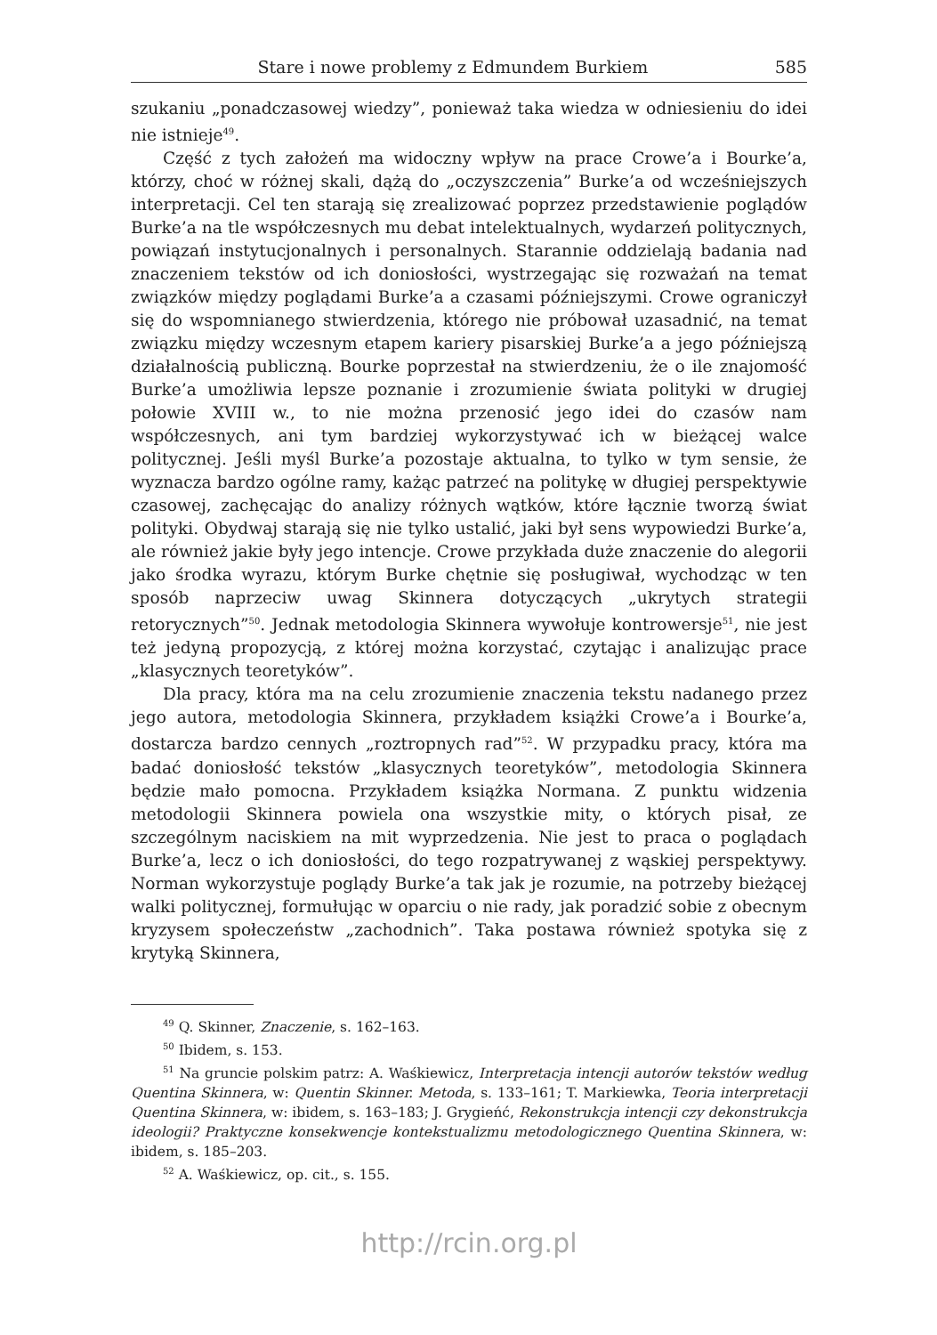Stare i nowe problemy z Edmundem Burkiem 585
szukaniu „ponadczasowej wiedzy”, ponieważ taka wiedza w odniesieniu do idei nie istnieje<sup>49</sup>.
Część z tych założeń ma widoczny wpływ na prace Crowe’a i Bourke’a, którzy, choć w różnej skali, dążą do „oczyszczenia” Burke’a od wcześniejszych interpretacji. Cel ten starają się zrealizować poprzez przedstawienie poglądów Burke’a na tle współczesnych mu debat intelektualnych, wydarzeń politycznych, powiązań instytucjonalnych i personalnych. Starannie oddzielają badania nad znaczeniem tekstów od ich doniosłości, wystrzegając się rozważań na temat związków między poglądami Burke’a a czasami późniejszymi. Crowe ograniczył się do wspomnianego stwierdzenia, którego nie próbował uzasadnić, na temat związku między wczesnym etapem kariery pisarskiej Burke’a a jego późniejszą działalnością publiczną. Bourke poprzestał na stwierdzeniu, że o ile znajomość Burke’a umożliwia lepsze poznanie i zrozumienie świata polityki w drugiej połowie XVIII w., to nie można przenosić jego idei do czasów nam współczesnych, ani tym bardziej wykorzystywać ich w bieżącej walce politycznej. Jeśli myśl Burke’a pozostaje aktualna, to tylko w tym sensie, że wyznacza bardzo ogólne ramy, każąc patrzeć na politykę w długiej perspektywie czasowej, zachęcając do analizy różnych wątków, które łącznie tworzą świat polityki. Obydwaj starają się nie tylko ustalić, jaki był sens wypowiedzi Burke’a, ale również jakie były jego intencje. Crowe przykłada duże znaczenie do alegorii jako środka wyrazu, którym Burke chętnie się posługiwał, wychodząc w ten sposób naprzeciw uwag Skinnera dotyczących „ukrytych strategii retorycznych”<sup>50</sup>. Jednak metodologia Skinnera wywołuje kontrowersje<sup>51</sup>, nie jest też jedyną propozycją, z której można korzystać, czytając i analizując prace „klasycznych teoretyków”.
Dla pracy, która ma na celu zrozumienie znaczenia tekstu nadanego przez jego autora, metodologia Skinnera, przykładem książki Crowe’a i Bourke’a, dostarcza bardzo cennych „roztropnych rad”<sup>52</sup>. W przypadku pracy, która ma badać doniosłość tekstów „klasycznych teoretyków”, metodologia Skinnera będzie mało pomocna. Przykładem książka Normana. Z punktu widzenia metodologii Skinnera powiela ona wszystkie mity, o których pisał, ze szczególnym naciskiem na mit wyprzedzenia. Nie jest to praca o poglądach Burke’a, lecz o ich doniosłości, do tego rozpatrywanej z wąskiej perspektywy. Norman wykorzystuje poglądy Burke’a tak jak je rozumie, na potrzeby bieżącej walki politycznej, formułując w oparciu o nie rady, jak poradzić sobie z obecnym kryzysem społeczeństw „zachodnich”. Taka postawa również spotyka się z krytyką Skinnera,
<sup>49</sup> Q. Skinner, Znaczenie, s. 162–163.
<sup>50</sup> Ibidem, s. 153.
<sup>51</sup> Na gruncie polskim patrz: A. Waśkiewicz, Interpretacja intencji autorów tekstów według Quentina Skinnera, w: Quentin Skinner. Metoda, s. 133–161; T. Markiewka, Teoria interpretacji Quentina Skinnera, w: ibidem, s. 163–183; J. Grygieńć, Rekonstrukcja intencji czy dekonstrukcja ideologii? Praktyczne konsekwencje kontekstualizmu metodologicznego Quentina Skinnera, w: ibidem, s. 185–203.
<sup>52</sup> A. Waśkiewicz, op. cit., s. 155.
http://rcin.org.pl